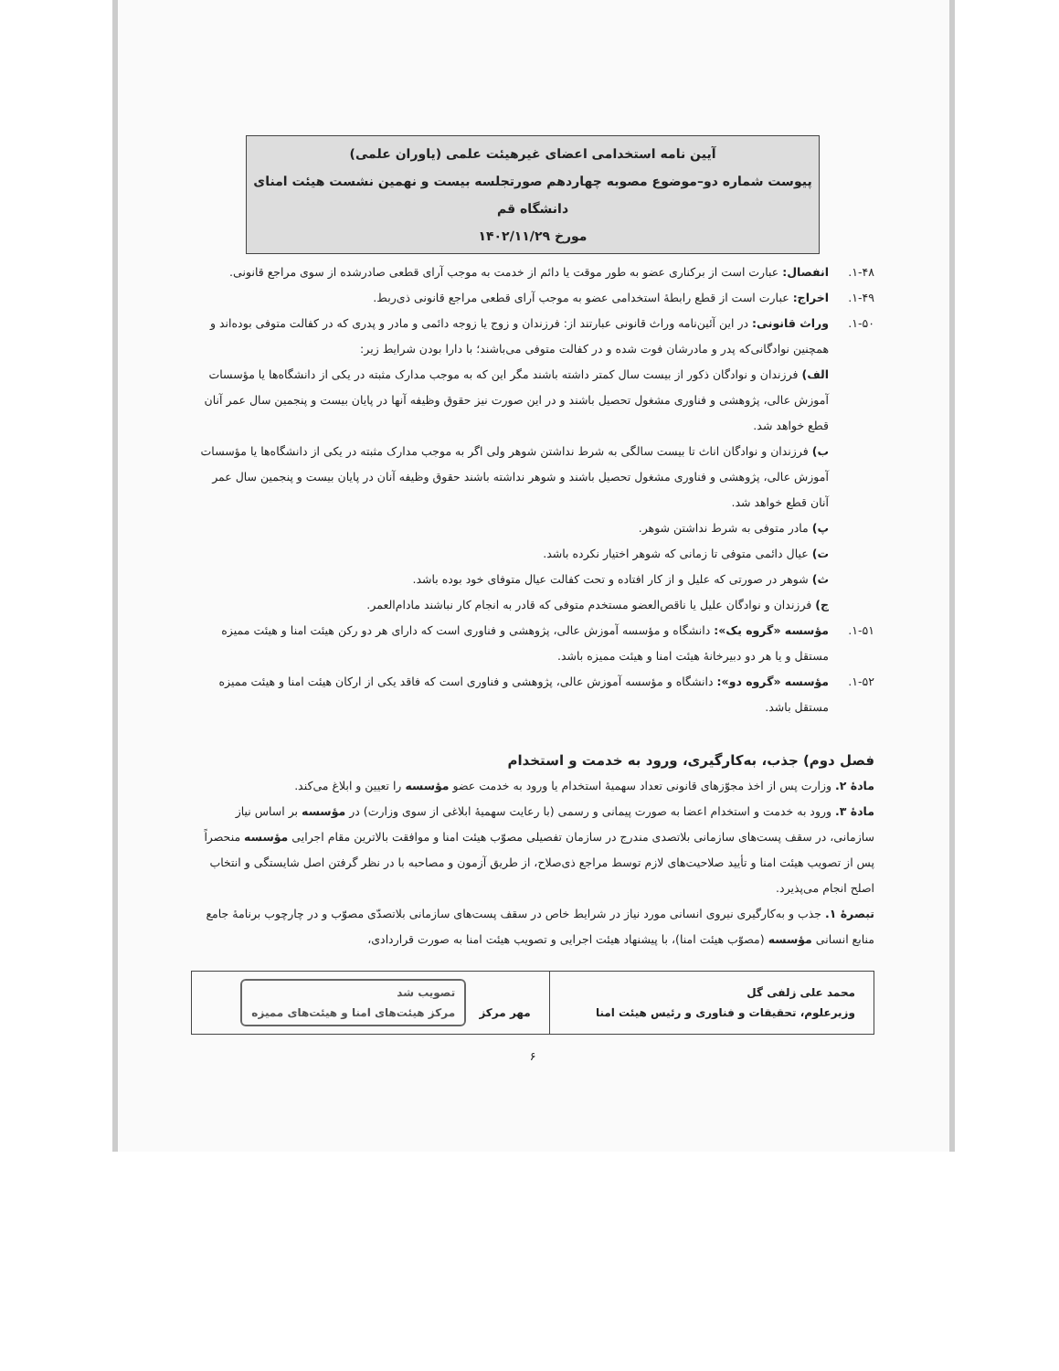آیین نامه استخدامی اعضای غیرهیئت علمی (یاوران علمی)
پیوست شماره دو–موضوع مصوبه چهاردهم صورتجلسه بیست و نهمین نشست هیئت امنای دانشگاه قم
مورخ ۱۴۰۲/۱۱/۲۹
۱-۴۸. انفصال: عبارت است از برکناری عضو به طور موقت یا دائم از خدمت به موجب آرای قطعی صادرشده از سوی مراجع قانونی.
۱-۴۹. اخراج: عبارت است از قطع رابطهٔ استخدامی عضو به موجب آرای قطعی مراجع قانونی ذی‌ربط.
۱-۵۰. وراث قانونی: در این آئین‌نامه وراث قانونی عبارتند از: فرزندان و زوج یا زوجه دائمی و مادر و پدری که در کفالت متوفی بوده‌اند و همچنین نوادگانی‌که پدر و مادرشان فوت شده و در کفالت متوفی می‌باشند؛ با دارا بودن شرایط زیر:
الف) فرزندان و نوادگان ذکور از بیست سال کمتر داشته باشند مگر این که به موجب مدارک مثبته در یکی از دانشگاه‌ها یا مؤسسات آموزش عالی، پژوهشی و فناوری مشغول تحصیل باشند و در این صورت نیز حقوق وظیفه آنها در پایان بیست و پنجمین سال عمر آنان قطع خواهد شد.
ب) فرزندان و نوادگان اناث تا بیست سالگی به شرط نداشتن شوهر ولی اگر به موجب مدارک مثبته در یکی از دانشگاه‌ها یا مؤسسات آموزش عالی، پژوهشی و فناوری مشغول تحصیل باشند و شوهر نداشته باشند حقوق وظیفه آنان در پایان بیست و پنجمین سال عمر آنان قطع خواهد شد.
پ) مادر متوفی به شرط نداشتن شوهر.
ت) عیال دائمی متوفی تا زمانی که شوهر اختیار نکرده باشد.
ث) شوهر در صورتی که علیل و از کار افتاده و تحت کفالت عیال متوفای خود بوده باشد.
ج) فرزندان و نوادگان علیل یا ناقص‌العضو مستخدم متوفی که قادر به انجام کار نباشند مادام‌العمر.
۱-۵۱. مؤسسه «گروه یک»: دانشگاه و مؤسسه آموزش عالی، پژوهشی و فناوری است که دارای هر دو رکن هیئت امنا و هیئت ممیزه مستقل و یا هر دو دبیرخانهٔ هیئت امنا و هیئت ممیزه باشد.
۱-۵۲. مؤسسه «گروه دو»: دانشگاه و مؤسسه آموزش عالی، پژوهشی و فناوری است که فاقد یکی از ارکان هیئت امنا و هیئت ممیزه مستقل باشد.
فصل دوم) جذب، به‌کارگیری، ورود به خدمت و استخدام
مادهٔ ۲. وزارت پس از اخذ مجوّزهای قانونی تعداد سهمیهٔ استخدام یا ورود به خدمت عضو مؤسسه را تعیین و ابلاغ می‌کند.
مادهٔ ۳. ورود به خدمت و استخدام اعضا به صورت پیمانی و رسمی (با رعایت سهمیهٔ ابلاغی از سوی وزارت) در مؤسسه بر اساس نیاز سازمانی، در سقف پست‌های سازمانی بلاتصدی مندرج در سازمان تفصیلی مصوّب هیئت امنا و موافقت بالاترین مقام اجرایی مؤسسه منحصراً پس از تصویب هیئت امنا و تأیید صلاحیت‌های لازم توسط مراجع ذی‌صلاح، از طریق آزمون و مصاحبه با در نظر گرفتن اصل شایستگی و انتخاب اصلح انجام می‌پذیرد.
تبصرهٔ ۱. جذب و به‌کارگیری نیروی انسانی مورد نیاز در شرایط خاص در سقف پست‌های سازمانی بلاتصدّی مصوّب و در چارچوب برنامهٔ جامع منابع انسانی مؤسسه (مصوّب هیئت امنا)، با پیشنهاد هیئت اجرایی و تصویب هیئت امنا به صورت قراردادی،
| محمد علی زلفی گل وزیرعلوم، تحقیقات و فناوری و رئیس هیئت امنا | مهر مرکز تصویب شد مرکز هیئت‌های امنا و هیئت‌های ممیزه |
۶